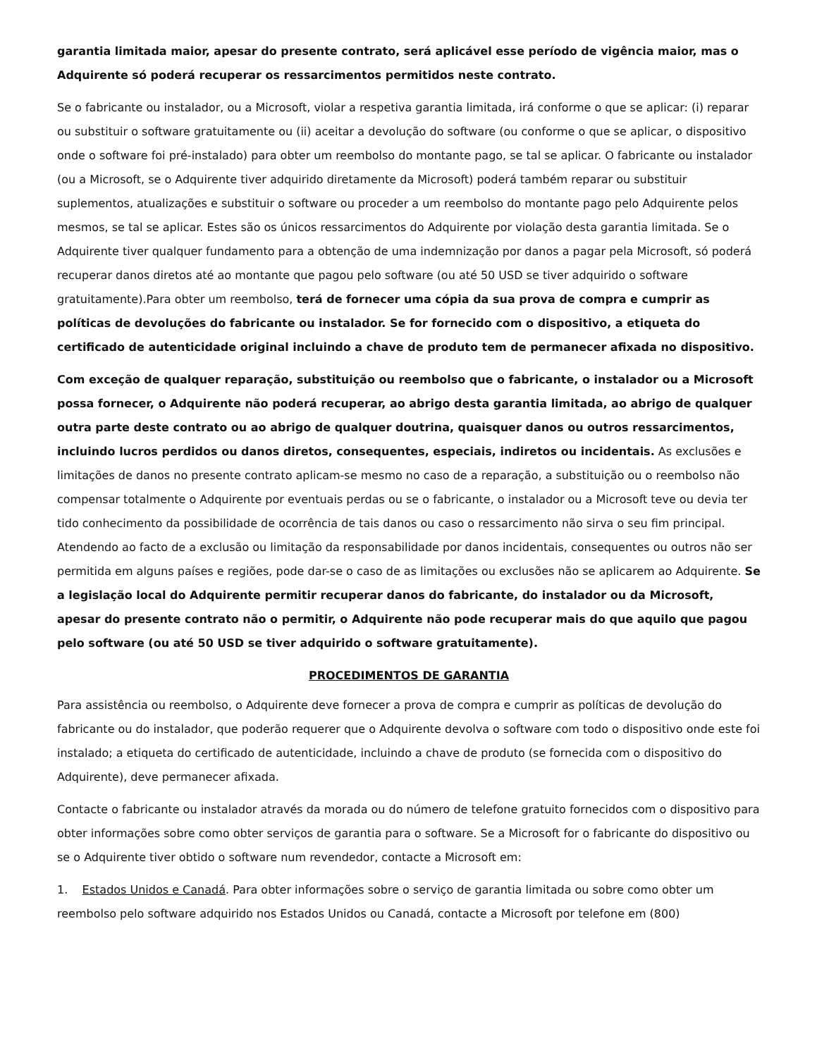garantia limitada maior, apesar do presente contrato, será aplicável esse período de vigência maior, mas o Adquirente só poderá recuperar os ressarcimentos permitidos neste contrato.
Se o fabricante ou instalador, ou a Microsoft, violar a respetiva garantia limitada, irá conforme o que se aplicar: (i) reparar ou substituir o software gratuitamente ou (ii) aceitar a devolução do software (ou conforme o que se aplicar, o dispositivo onde o software foi pré-instalado) para obter um reembolso do montante pago, se tal se aplicar. O fabricante ou instalador (ou a Microsoft, se o Adquirente tiver adquirido diretamente da Microsoft) poderá também reparar ou substituir suplementos, atualizações e substituir o software ou proceder a um reembolso do montante pago pelo Adquirente pelos mesmos, se tal se aplicar. Estes são os únicos ressarcimentos do Adquirente por violação desta garantia limitada. Se o Adquirente tiver qualquer fundamento para a obtenção de uma indemnização por danos a pagar pela Microsoft, só poderá recuperar danos diretos até ao montante que pagou pelo software (ou até 50 USD se tiver adquirido o software gratuitamente).Para obter um reembolso, terá de fornecer uma cópia da sua prova de compra e cumprir as políticas de devoluções do fabricante ou instalador. Se for fornecido com o dispositivo, a etiqueta do certificado de autenticidade original incluindo a chave de produto tem de permanecer afixada no dispositivo.
Com exceção de qualquer reparação, substituição ou reembolso que o fabricante, o instalador ou a Microsoft possa fornecer, o Adquirente não poderá recuperar, ao abrigo desta garantia limitada, ao abrigo de qualquer outra parte deste contrato ou ao abrigo de qualquer doutrina, quaisquer danos ou outros ressarcimentos, incluindo lucros perdidos ou danos diretos, consequentes, especiais, indiretos ou incidentais. As exclusões e limitações de danos no presente contrato aplicam-se mesmo no caso de a reparação, a substituição ou o reembolso não compensar totalmente o Adquirente por eventuais perdas ou se o fabricante, o instalador ou a Microsoft teve ou devia ter tido conhecimento da possibilidade de ocorrência de tais danos ou caso o ressarcimento não sirva o seu fim principal. Atendendo ao facto de a exclusão ou limitação da responsabilidade por danos incidentais, consequentes ou outros não ser permitida em alguns países e regiões, pode dar-se o caso de as limitações ou exclusões não se aplicarem ao Adquirente. Se a legislação local do Adquirente permitir recuperar danos do fabricante, do instalador ou da Microsoft, apesar do presente contrato não o permitir, o Adquirente não pode recuperar mais do que aquilo que pagou pelo software (ou até 50 USD se tiver adquirido o software gratuitamente).
PROCEDIMENTOS DE GARANTIA
Para assistência ou reembolso, o Adquirente deve fornecer a prova de compra e cumprir as políticas de devolução do fabricante ou do instalador, que poderão requerer que o Adquirente devolva o software com todo o dispositivo onde este foi instalado; a etiqueta do certificado de autenticidade, incluindo a chave de produto (se fornecida com o dispositivo do Adquirente), deve permanecer afixada.
Contacte o fabricante ou instalador através da morada ou do número de telefone gratuito fornecidos com o dispositivo para obter informações sobre como obter serviços de garantia para o software. Se a Microsoft for o fabricante do dispositivo ou se o Adquirente tiver obtido o software num revendedor, contacte a Microsoft em:
1. Estados Unidos e Canadá. Para obter informações sobre o serviço de garantia limitada ou sobre como obter um reembolso pelo software adquirido nos Estados Unidos ou Canadá, contacte a Microsoft por telefone em (800)